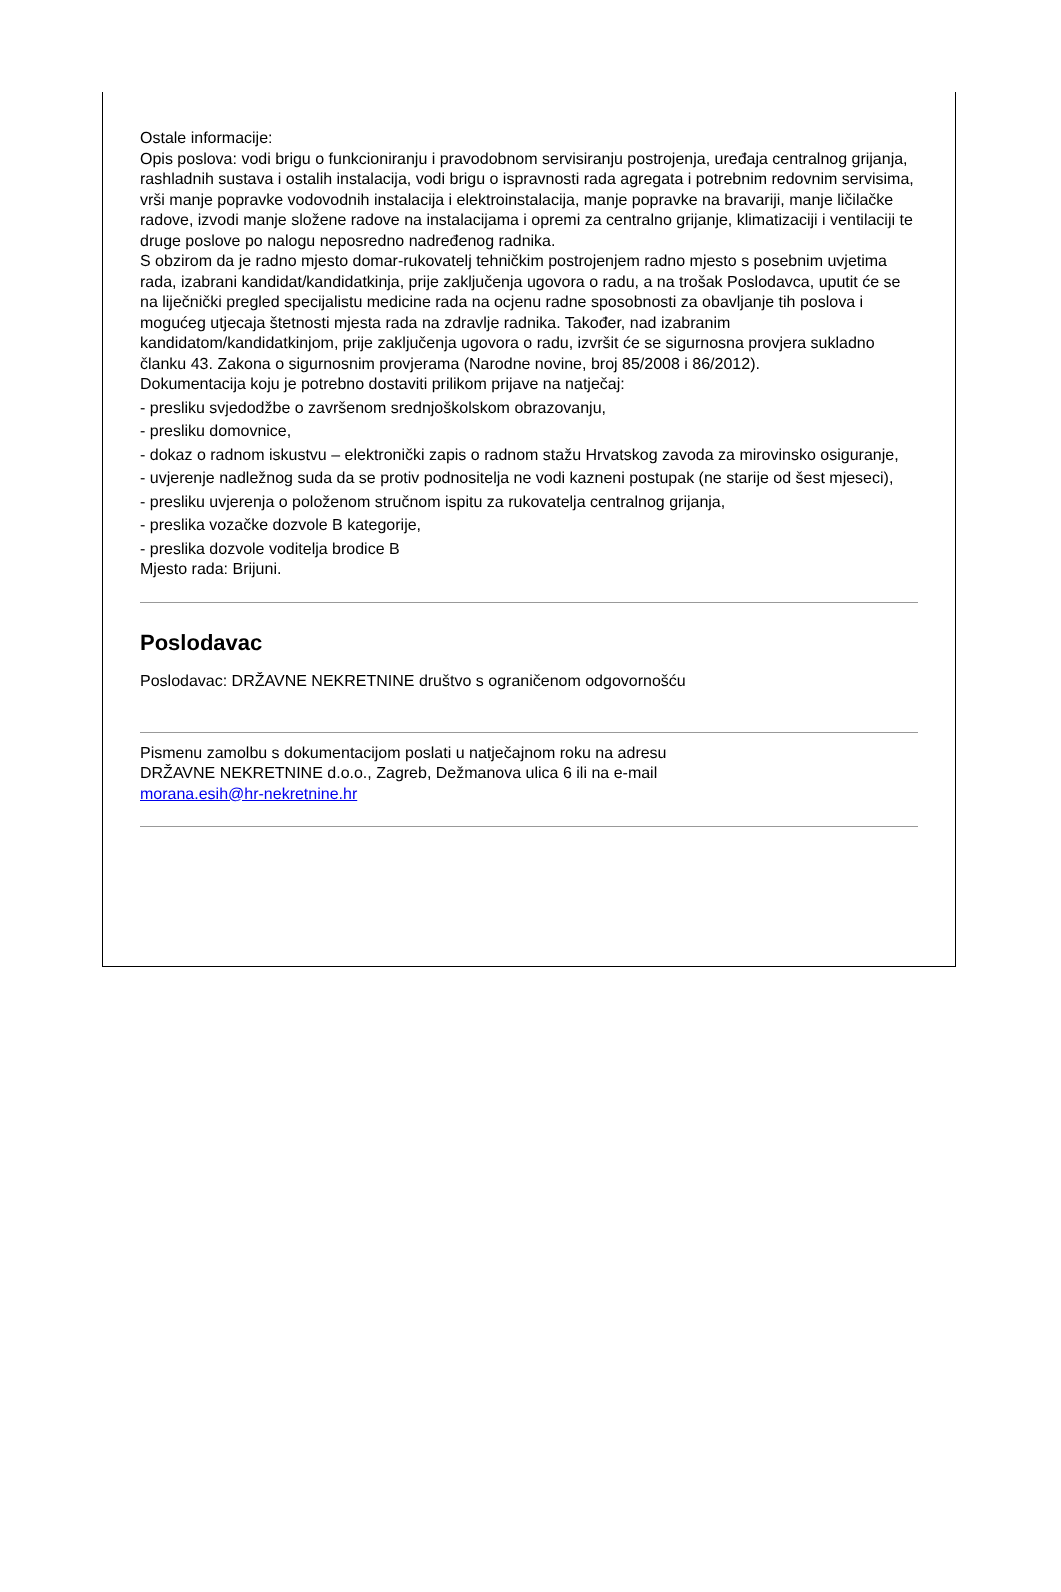Ostale informacije:
Opis poslova: vodi brigu o funkcioniranju i pravodobnom servisiranju postrojenja, uređaja centralnog grijanja, rashladnih sustava i ostalih instalacija, vodi brigu o ispravnosti rada agregata i potrebnim redovnim servisima, vrši manje popravke vodovodnih instalacija i elektroinstalacija, manje popravke na bravariji, manje ličilačke radove, izvodi manje složene radove na instalacijama i opremi za centralno grijanje, klimatizaciji i ventilaciji te druge poslove po nalogu neposredno nadređenog radnika.
S obzirom da je radno mjesto domar-rukovatelj tehničkim postrojenjem radno mjesto s posebnim uvjetima rada, izabrani kandidat/kandidatkinja, prije zaključenja ugovora o radu, a na trošak Poslodavca, uputit će se na liječnički pregled specijalistu medicine rada na ocjenu radne sposobnosti za obavljanje tih poslova i mogućeg utjecaja štetnosti mjesta rada na zdravlje radnika. Također, nad izabranim kandidatom/kandidatkinjom, prije zaključenja ugovora o radu, izvršit će se sigurnosna provjera sukladno članku 43. Zakona o sigurnosnim provjerama (Narodne novine, broj 85/2008 i 86/2012).
Dokumentacija koju je potrebno dostaviti prilikom prijave na natječaj:
- presliku svjedodžbe o završenom srednjoškolskom obrazovanju,
- presliku domovnice,
- dokaz o radnom iskustvu – elektronički zapis o radnom stažu Hrvatskog zavoda za mirovinsko osiguranje,
- uvjerenje nadležnog suda da se protiv podnositelja ne vodi kazneni postupak (ne starije od šest mjeseci),
- presliku uvjerenja o položenom stručnom ispitu za rukovatelja centralnog grijanja,
- preslika vozačke dozvole B kategorije,
- preslika dozvole voditelja brodice B
Mjesto rada: Brijuni.
Poslodavac
Poslodavac: DRŽAVNE NEKRETNINE društvo s ograničenom odgovornošću
Pismenu zamolbu s dokumentacijom poslati u natječajnom roku na adresu
DRŽAVNE NEKRETNINE d.o.o., Zagreb, Dežmanova ulica 6 ili na e-mail
morana.esih@hr-nekretnine.hr